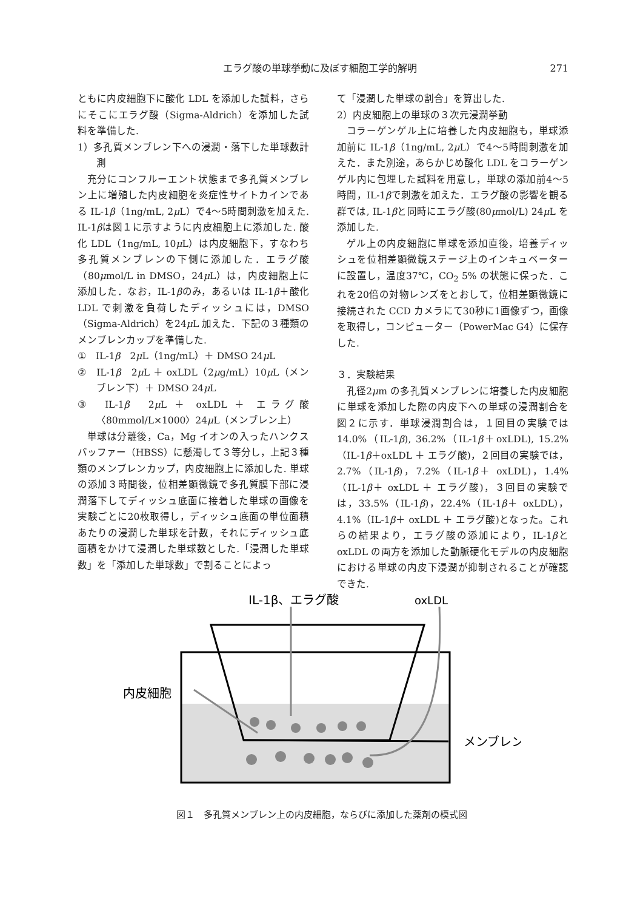エラグ酸の単球挙動に及ぼす細胞工学的解明 271
ともに内皮細胞下に酸化 LDL を添加した試料，さらにそこにエラグ酸（Sigma-Aldrich）を添加した試料を準備した.
1）多孔質メンブレン下への浸潤・落下した単球数計測
充分にコンフルーエント状態まで多孔質メンブレン上に増殖した内皮細胞を炎症性サイトカインである IL-1β（1ng/mL, 2μ L）で4～5時間刺激を加えた. IL-1βは図１に示すように内皮細胞上に添加した. 酸化 LDL（1ng/mL, 10μ L）は内皮細胞下，すなわち多孔質メンブレンの下側に添加した．エラグ酸（80μmol/L in DMSO，24μ L）は，内皮細胞上に添加した．なお，IL-1βのみ，あるいは IL-1β＋酸化 LDL で刺激を負荷したディッシュには，DMSO（Sigma-Aldrich）を24μ L 加えた．下記の３種類のメンブレンカップを準備した.
①　IL-1β　2μ L（1ng/mL）＋ DMSO 24μ L
②　IL-1β　2μ L ＋ oxLDL（2μg/mL）10μ L（メンブレン下）＋ DMSO 24μ L
③　IL-1β　2μ L ＋ oxLDL ＋ エラグ酸〈80mmol/L×1000〉24μ L（メンブレン上）
単球は分離後，Ca，Mg イオンの入ったハンクスバッファー（HBSS）に懸濁して３等分し，上記３種類のメンブレンカップ，内皮細胞上に添加した. 単球の添加３時間後，位相差顕微鏡で多孔質膜下部に浸潤落下してディッシュ底面に接着した単球の画像を実験ごとに20枚取得し，ディッシュ底面の単位面積あたりの浸潤した単球を計数，それにディッシュ底面積をかけて浸潤した単球数とした.「浸潤した単球数」を「添加した単球数」で割ることによっ
て「浸潤した単球の割合」を算出した.
2）内皮細胞上の単球の３次元浸潤挙動
コラーゲンゲル上に培養した内皮細胞も，単球添加前に IL-1β（1ng/mL, 2μ L）で4～5時間刺激を加えた．また別途，あらかじめ酸化 LDL をコラーゲンゲル内に包埋した試料を用意し，単球の添加前4～5時間，IL-1βで刺激を加えた．エラグ酸の影響を観る群では, IL-1βと同時にエラグ酸(80μmol/L) 24μ L を添加した.
ゲル上の内皮細胞に単球を添加直後，培養ディッシュを位相差顕微鏡ステージ上のインキュベーターに設置し，温度37℃，CO<sub>2</sub> 5% の状態に保った．これを20倍の対物レンズをとおして，位相差顕微鏡に接続された CCD カメラにて30秒に1画像ずつ，画像を取得し，コンピューター（PowerMac G4）に保存した.
３．実験結果
孔径2μm の多孔質メンブレンに培養した内皮細胞に単球を添加した際の内皮下への単球の浸潤割合を図２に示す．単球浸潤割合は，１回目の実験では 14.0%（IL-1β), 36.2%（IL-1β＋oxLDL), 15.2%（IL-1β＋oxLDL ＋ エラグ酸)，２回目の実験では，2.7%（IL-1β)，7.2%（IL-1β＋ oxLDL)，1.4%（IL-1β＋ oxLDL ＋ エラグ酸)，３回目の実験では，33.5%（IL-1β)，22.4%（IL-1β＋ oxLDL)，4.1%（IL-1β＋ oxLDL ＋ エラグ酸)となった。これらの結果より，エラグ酸の添加により，IL-1βと oxLDL の両方を添加した動脈硬化モデルの内皮細胞における単球の内皮下浸潤が抑制されることが確認できた.
IL-1β、エラグ酸
oxLDL
内皮細胞
メンブレン
図１　多孔質メンブレン上の内皮細胞，ならびに添加した薬剤の模式図